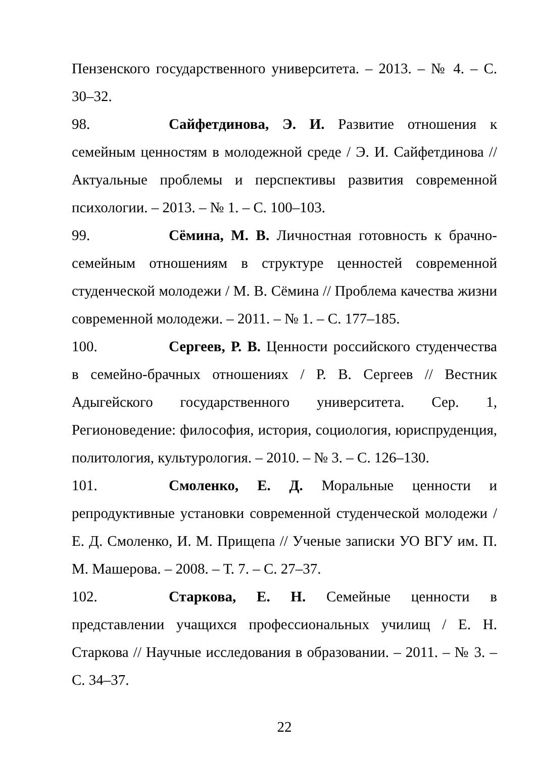Пензенского государственного университета. – 2013. – № 4. – С. 30–32.
98. Сайфетдинова, Э. И. Развитие отношения к семейным ценностям в молодежной среде / Э. И. Сайфетдинова // Актуальные проблемы и перспективы развития современной психологии. – 2013. – № 1. – С. 100–103.
99. Сёмина, М. В. Личностная готовность к брачно-семейным отношениям в структуре ценностей современной студенческой молодежи / М. В. Сёмина // Проблема качества жизни современной молодежи. – 2011. – № 1. – С. 177–185.
100. Сергеев, Р. В. Ценности российского студенчества в семейно-брачных отношениях / Р. В. Сергеев // Вестник Адыгейского государственного университета. Сер. 1, Регионоведение: философия, история, социология, юриспруденция, политология, культурология. – 2010. – № 3. – С. 126–130.
101. Смоленко, Е. Д. Моральные ценности и репродуктивные установки современной студенческой молодежи / Е. Д. Смоленко, И. М. Прищепа // Ученые записки УО ВГУ им. П. М. Машерова. – 2008. – Т. 7. – С. 27–37.
102. Старкова, Е. Н. Семейные ценности в представлении учащихся профессиональных училищ / Е. Н. Старкова // Научные исследования в образовании. – 2011. – № 3. – С. 34–37.
22